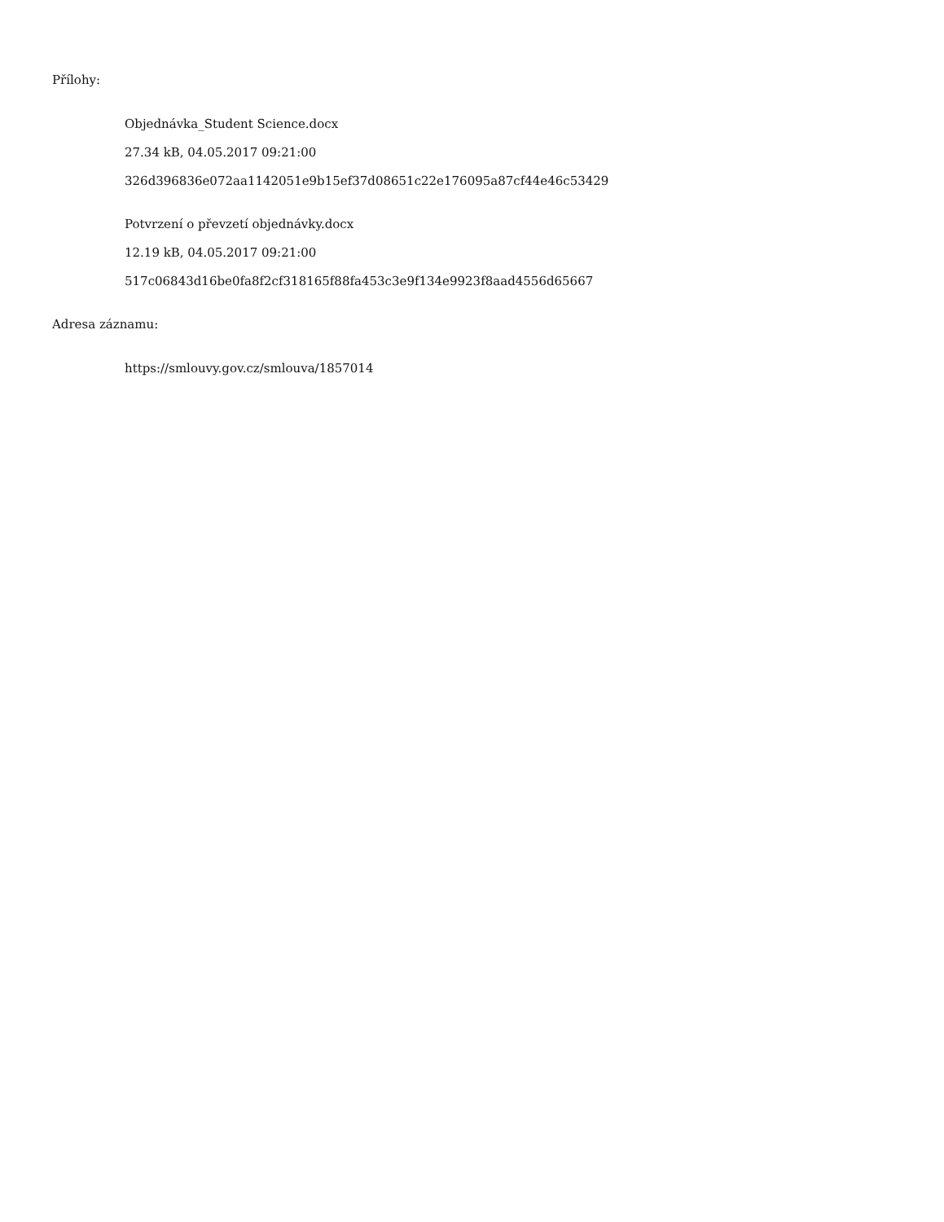Přílohy:
Objednávka_Student Science.docx
27.34 kB, 04.05.2017 09:21:00
326d396836e072aa1142051e9b15ef37d08651c22e176095a87cf44e46c53429
Potvrzení o převzetí objednávky.docx
12.19 kB, 04.05.2017 09:21:00
517c06843d16be0fa8f2cf318165f88fa453c3e9f134e9923f8aad4556d65667
Adresa záznamu:
https://smlouvy.gov.cz/smlouva/1857014